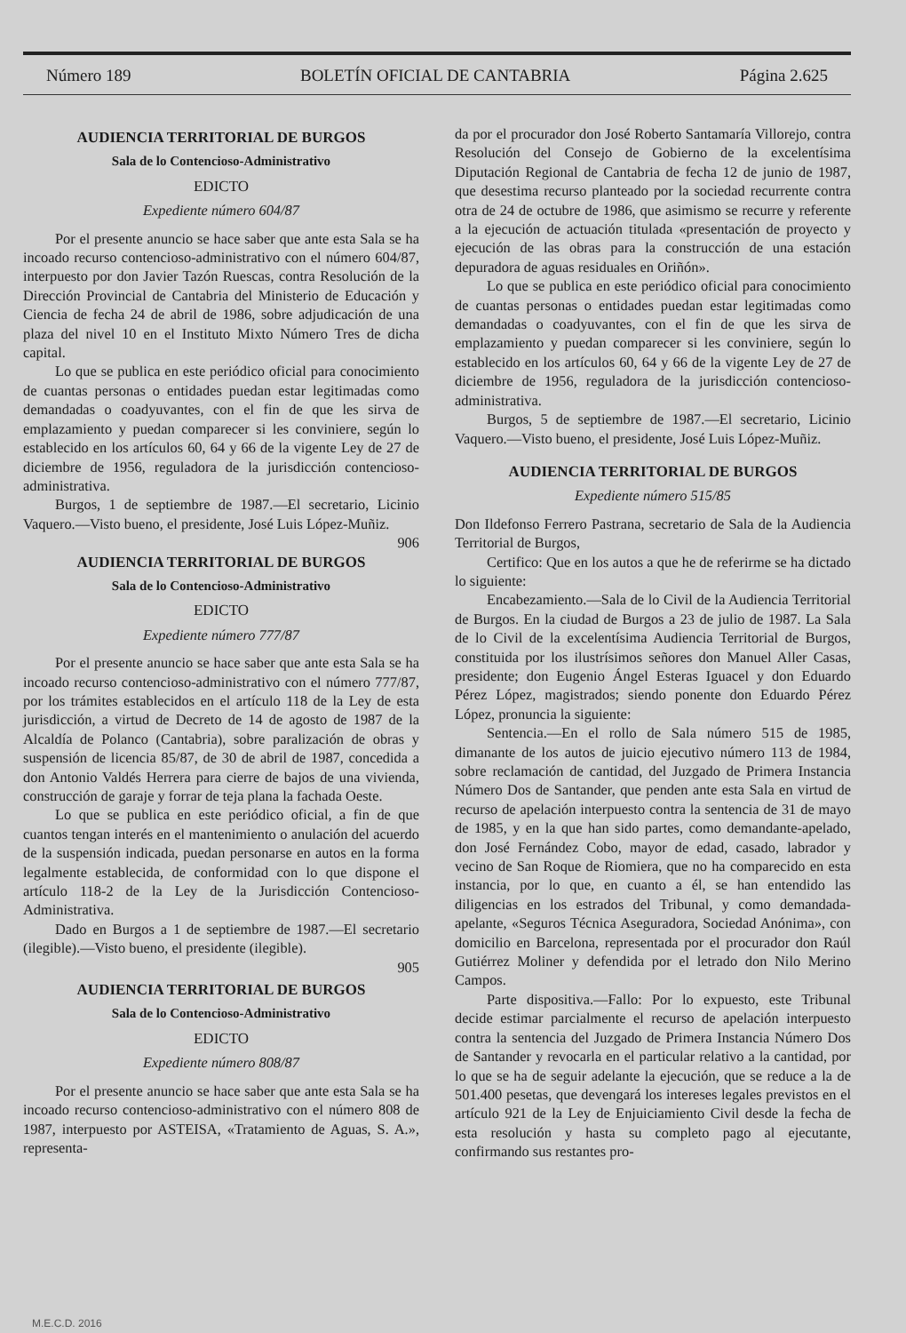Número 189 BOLETÍN OFICIAL DE CANTABRIA Página 2.625
AUDIENCIA TERRITORIAL DE BURGOS
Sala de lo Contencioso-Administrativo
EDICTO
Expediente número 604/87
Por el presente anuncio se hace saber que ante esta Sala se ha incoado recurso contencioso-administrativo con el número 604/87, interpuesto por don Javier Tazón Ruescas, contra Resolución de la Dirección Provincial de Cantabria del Ministerio de Educación y Ciencia de fecha 24 de abril de 1986, sobre adjudicación de una plaza del nivel 10 en el Instituto Mixto Número Tres de dicha capital.
Lo que se publica en este periódico oficial para conocimiento de cuantas personas o entidades puedan estar legitimadas como demandadas o coadyuvantes, con el fin de que les sirva de emplazamiento y puedan comparecer si les conviniere, según lo establecido en los artículos 60, 64 y 66 de la vigente Ley de 27 de diciembre de 1956, reguladora de la jurisdicción contencioso-administrativa.
Burgos, 1 de septiembre de 1987.—El secretario, Licinio Vaquero.—Visto bueno, el presidente, José Luis López-Muñiz. 906
AUDIENCIA TERRITORIAL DE BURGOS
Sala de lo Contencioso-Administrativo
EDICTO
Expediente número 777/87
Por el presente anuncio se hace saber que ante esta Sala se ha incoado recurso contencioso-administrativo con el número 777/87, por los trámites establecidos en el artículo 118 de la Ley de esta jurisdicción, a virtud de Decreto de 14 de agosto de 1987 de la Alcaldía de Polanco (Cantabria), sobre paralización de obras y suspensión de licencia 85/87, de 30 de abril de 1987, concedida a don Antonio Valdés Herrera para cierre de bajos de una vivienda, construcción de garaje y forrar de teja plana la fachada Oeste.
Lo que se publica en este periódico oficial, a fin de que cuantos tengan interés en el mantenimiento o anulación del acuerdo de la suspensión indicada, puedan personarse en autos en la forma legalmente establecida, de conformidad con lo que dispone el artículo 118-2 de la Ley de la Jurisdicción Contencioso-Administrativa.
Dado en Burgos a 1 de septiembre de 1987.—El secretario (ilegible).—Visto bueno, el presidente (ilegible).
905
AUDIENCIA TERRITORIAL DE BURGOS
Sala de lo Contencioso-Administrativo
EDICTO
Expediente número 808/87
Por el presente anuncio se hace saber que ante esta Sala se ha incoado recurso contencioso-administrativo con el número 808 de 1987, interpuesto por ASTEISA, «Tratamiento de Aguas, S. A.», representa-
da por el procurador don José Roberto Santamaría Villorejo, contra Resolución del Consejo de Gobierno de la excelentísima Diputación Regional de Cantabria de fecha 12 de junio de 1987, que desestima recurso planteado por la sociedad recurrente contra otra de 24 de octubre de 1986, que asimismo se recurre y referente a la ejecución de actuación titulada «presentación de proyecto y ejecución de las obras para la construcción de una estación depuradora de aguas residuales en Oriñón».
Lo que se publica en este periódico oficial para conocimiento de cuantas personas o entidades puedan estar legitimadas como demandadas o coadyuvantes, con el fin de que les sirva de emplazamiento y puedan comparecer si les conviniere, según lo establecido en los artículos 60, 64 y 66 de la vigente Ley de 27 de diciembre de 1956, reguladora de la jurisdicción contencioso-administrativa.
Burgos, 5 de septiembre de 1987.—El secretario, Licinio Vaquero.—Visto bueno, el presidente, José Luis López-Muñiz.
AUDIENCIA TERRITORIAL DE BURGOS
Expediente número 515/85
Don Ildefonso Ferrero Pastrana, secretario de Sala de la Audiencia Territorial de Burgos,
Certifico: Que en los autos a que he de referirme se ha dictado lo siguiente:
Encabezamiento.—Sala de lo Civil de la Audiencia Territorial de Burgos. En la ciudad de Burgos a 23 de julio de 1987. La Sala de lo Civil de la excelentísima Audiencia Territorial de Burgos, constituida por los ilustrísimos señores don Manuel Aller Casas, presidente; don Eugenio Ángel Esteras Iguacel y don Eduardo Pérez López, magistrados; siendo ponente don Eduardo Pérez López, pronuncia la siguiente:
Sentencia.—En el rollo de Sala número 515 de 1985, dimanante de los autos de juicio ejecutivo número 113 de 1984, sobre reclamación de cantidad, del Juzgado de Primera Instancia Número Dos de Santander, que penden ante esta Sala en virtud de recurso de apelación interpuesto contra la sentencia de 31 de mayo de 1985, y en la que han sido partes, como demandante-apelado, don José Fernández Cobo, mayor de edad, casado, labrador y vecino de San Roque de Riomiera, que no ha comparecido en esta instancia, por lo que, en cuanto a él, se han entendido las diligencias en los estrados del Tribunal, y como demandada-apelante, «Seguros Técnica Aseguradora, Sociedad Anónima», con domicilio en Barcelona, representada por el procurador don Raúl Gutiérrez Moliner y defendida por el letrado don Nilo Merino Campos.
Parte dispositiva.—Fallo: Por lo expuesto, este Tribunal decide estimar parcialmente el recurso de apelación interpuesto contra la sentencia del Juzgado de Primera Instancia Número Dos de Santander y revocarla en el particular relativo a la cantidad, por lo que se ha de seguir adelante la ejecución, que se reduce a la de 501.400 pesetas, que devengará los intereses legales previstos en el artículo 921 de la Ley de Enjuiciamiento Civil desde la fecha de esta resolución y hasta su completo pago al ejecutante, confirmando sus restantes pro-
M.E.C.D. 2016